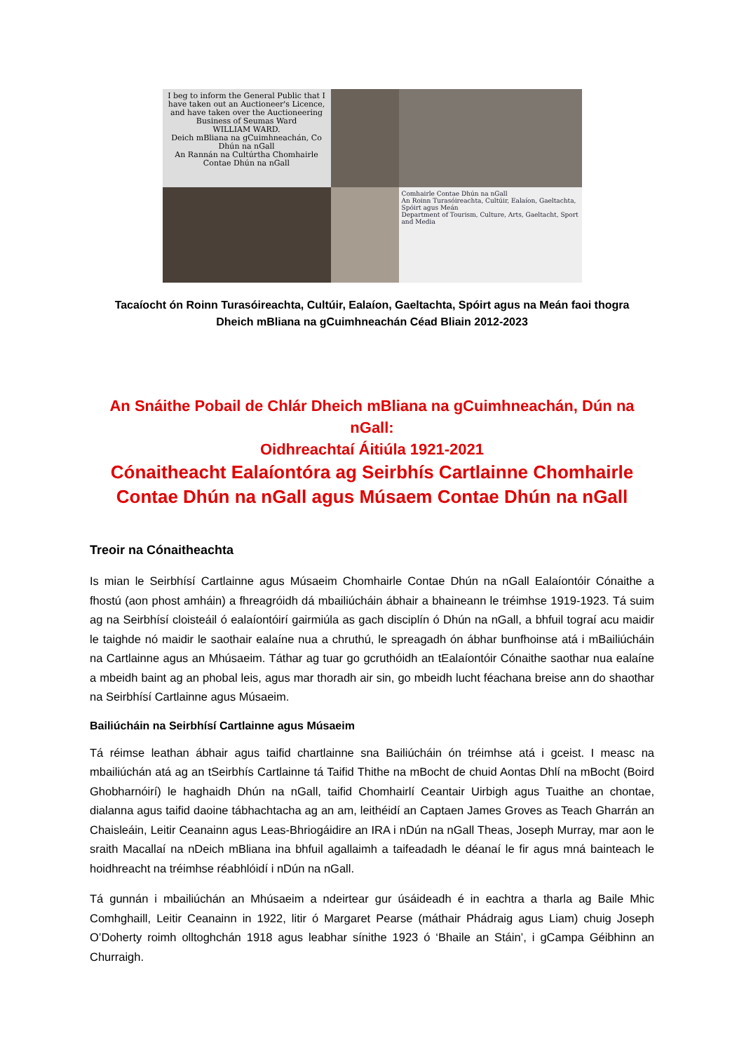I beg to inform the General Public that I have taken out an Auctioneer's Licence, and have taken over the Auctioneering Business of Seumas Ward
WILLIAM WARD.
Deich mBliana na gCuimhneachán, Co Dhún na nGall
An Rannán na Cultúrtha Chomhairle Contae Dhún na nGall
Comhairle Contae Dhún na nGall
An Roinn Turasóireachta, Cultúir, Ealaíon, Gaeltachta, Spóirt agus Meán
Department of Tourism, Culture, Arts, Gaeltacht, Sport and Media
Tacaíocht ón Roinn Turasóireachta, Cultúir, Ealaíon, Gaeltachta, Spóirt agus na Meán faoi thogra
Dheich mBliana na gCuimhneachán Céad Bliain 2012-2023
An Snáithe Pobail de Chlár Dheich mBliana na gCuimhneachán, Dún na nGall:
Oidhreachtaí Áitiúla 1921-2021
Cónaitheacht Ealaíontóra ag Seirbhís Cartlainne Chomhairle Contae Dhún na nGall agus Músaem Contae Dhún na nGall
Treoir na Cónaitheachta
Is mian le Seirbhísí Cartlainne agus Músaeim Chomhairle Contae Dhún na nGall Ealaíontóir Cónaithe a fhostú (aon phost amháin) a fhreagróidh dá mbailiúcháin ábhair a bhaineann le tréimhse 1919-1923. Tá suim ag na Seirbhísí cloisteáil ó ealaíontóirí gairmiúla as gach disciplín ó Dhún na nGall, a bhfuil tograí acu maidir le taighde nó maidir le saothair ealaíne nua a chruthú, le spreagadh ón ábhar bunfhoinse atá i mBailiúcháin na Cartlainne agus an Mhúsaeim. Táthar ag tuar go gcruthóidh an tEalaíontóir Cónaithe saothar nua ealaíne a mbeidh baint ag an phobal leis, agus mar thoradh air sin, go mbeidh lucht féachana breise ann do shaothar na Seirbhísí Cartlainne agus Músaeim.
Bailiúcháin na Seirbhísí Cartlainne agus Músaeim
Tá réimse leathan ábhair agus taifid chartlainne sna Bailiúcháin ón tréimhse atá i gceist. I measc na mbailiúchán atá ag an tSeirbhís Cartlainne tá Taifid Thithe na mBocht de chuid Aontas Dhlí na mBocht (Boird Ghobharnóirí) le haghaidh Dhún na nGall, taifid Chomhairlí Ceantair Uirbigh agus Tuaithe an chontae, dialanna agus taifid daoine tábhachtacha ag an am, leithéidí an Captaen James Groves as Teach Gharrán an Chaisleáin, Leitir Ceanainn agus Leas-Bhriogáidire an IRA i nDún na nGall Theas, Joseph Murray, mar aon le sraith Macallaí na nDeich mBliana ina bhfuil agallaimh a taifeadadh le déanaí le fir agus mná bainteach le hoidhreacht na tréimhse réabhlóidí i nDún na nGall.
Tá gunnán i mbailiúchán an Mhúsaeim a ndeirtear gur úsáideadh é in eachtra a tharla ag Baile Mhic Comhghaill, Leitir Ceanainn in 1922, litir ó Margaret Pearse (máthair Phádraig agus Liam) chuig Joseph O’Doherty roimh olltoghchán 1918 agus leabhar sínithe 1923 ó ‘Bhaile an Stáin’, i gCampa Géibhinn an Churraigh.